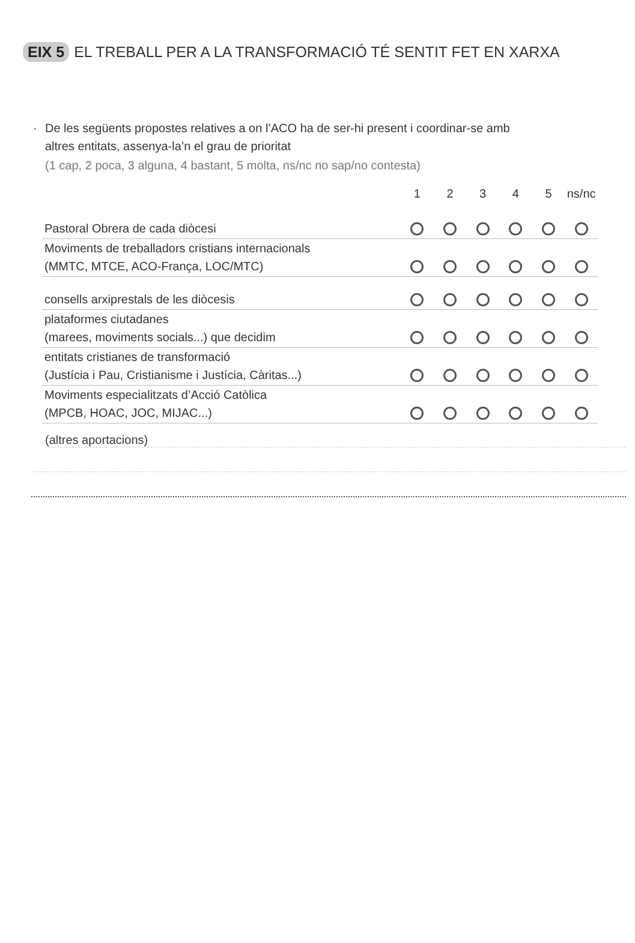EIX 5 EL TREBALL PER A LA TRANSFORMACIÓ TÉ SENTIT FET EN XARXA
· De les següents propostes relatives a on l’ACO ha de ser-hi present i coordinar-se amb
altres entitats, assenya-la’n el grau de prioritat
(1 cap, 2 poca, 3 alguna, 4 bastant, 5 molta, ns/nc no sap/no contesta)
| | 1 | 2 | 3 | 4 | 5 | ns/nc |
| --- | --- | --- | --- | --- | --- | --- |
| Pastoral Obrera de cada diòcesi | | | | | | |
| Moviments de treballadors cristians internacionals (MMTC, MTCE, ACO-França, LOC/MTC) | | | | | | |
| consells arxiprestals de les diòcesis | | | | | | |
| plataformes ciutadanes (marees, moviments socials...) que decidim | | | | | | |
| entitats cristianes de transformació (Justícia i Pau, Cristianisme i Justícia, Càritas...) | | | | | | |
| Moviments especialitzats d’Acció Catòlica (MPCB, HOAC, JOC, MIJAC...) | | | | | | |
(altres aportacions)